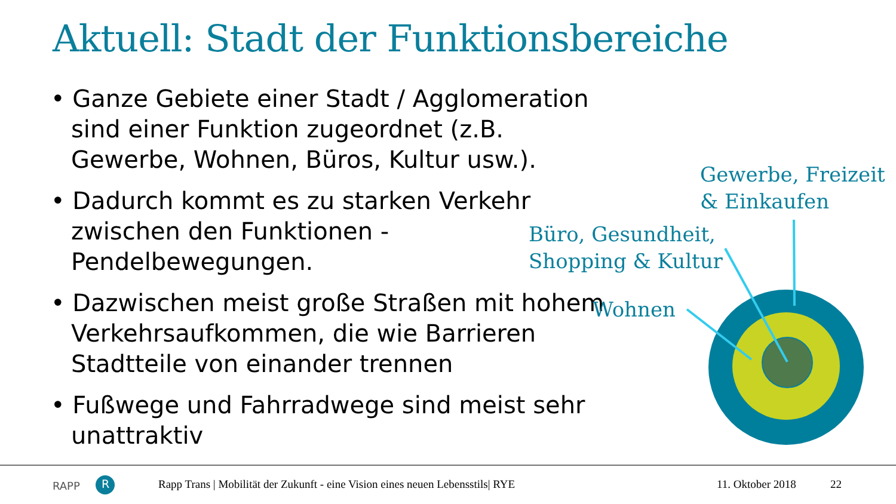Aktuell: Stadt der Funktionsbereiche
• Ganze Gebiete einer Stadt / Agglomeration sind einer Funktion zugeordnet (z.B. Gewerbe, Wohnen, Büros, Kultur usw.).
• Dadurch kommt es zu starken Verkehr zwischen den Funktionen - Pendelbewegungen.
• Dazwischen meist große Straßen mit hohem Verkehrsaufkommen, die wie Barrieren Stadtteile von einander trennen
• Fußwege und Fahrradwege sind meist sehr unattraktiv
Gewerbe, Freizeit
& Einkaufen
Büro, Gesundheit,
Shopping & Kultur
Wohnen
RAPP R
Rapp Trans | Mobilität der Zukunft - eine Vision eines neuen Lebensstils| RYE
11. Oktober 2018 22